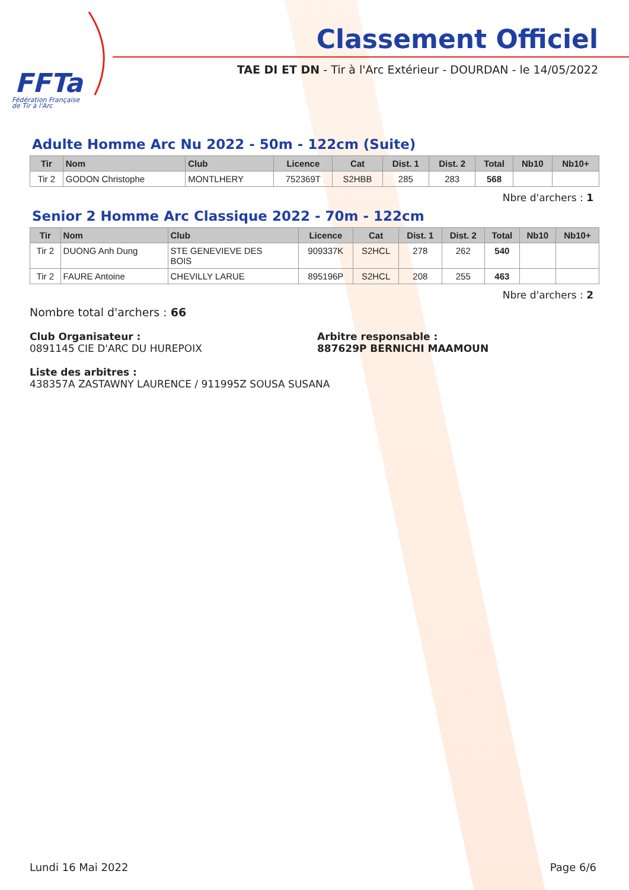FFTa
Fédération Française
de Tir à l'Arc
Classement Officiel
TAE DI ET DN - Tir à l'Arc Extérieur - DOURDAN - le 14/05/2022
Adulte Homme Arc Nu 2022 - 50m - 122cm (Suite)
| Tir | Nom | Club | Licence | Cat | Dist. 1 | Dist. 2 | Total | Nb10 | Nb10+ |
| --- | --- | --- | --- | --- | --- | --- | --- | --- | --- |
| Tir 2 | GODON Christophe | MONTLHERY | 752369T | S2HBB | 285 | 283 | 568 | | |
Nbre d'archers : 1
Senior 2 Homme Arc Classique 2022 - 70m - 122cm
| Tir | Nom | Club | Licence | Cat | Dist. 1 | Dist. 2 | Total | Nb10 | Nb10+ |
| --- | --- | --- | --- | --- | --- | --- | --- | --- | --- |
| Tir 2 | DUONG Anh Dung | STE GENEVIEVE DES BOIS | 909337K | S2HCL | 278 | 262 | 540 | | |
| Tir 2 | FAURE Antoine | CHEVILLY LARUE | 895196P | S2HCL | 208 | 255 | 463 | | |
Nbre d'archers : 2
Nombre total d'archers : 66
Club Organisateur :
0891145 CIE D'ARC DU HUREPOIX
Arbitre responsable :
887629P BERNICHI MAAMOUN
Liste des arbitres :
438357A ZASTAWNY LAURENCE / 911995Z SOUSA SUSANA
Lundi 16 Mai 2022 Page 6/6